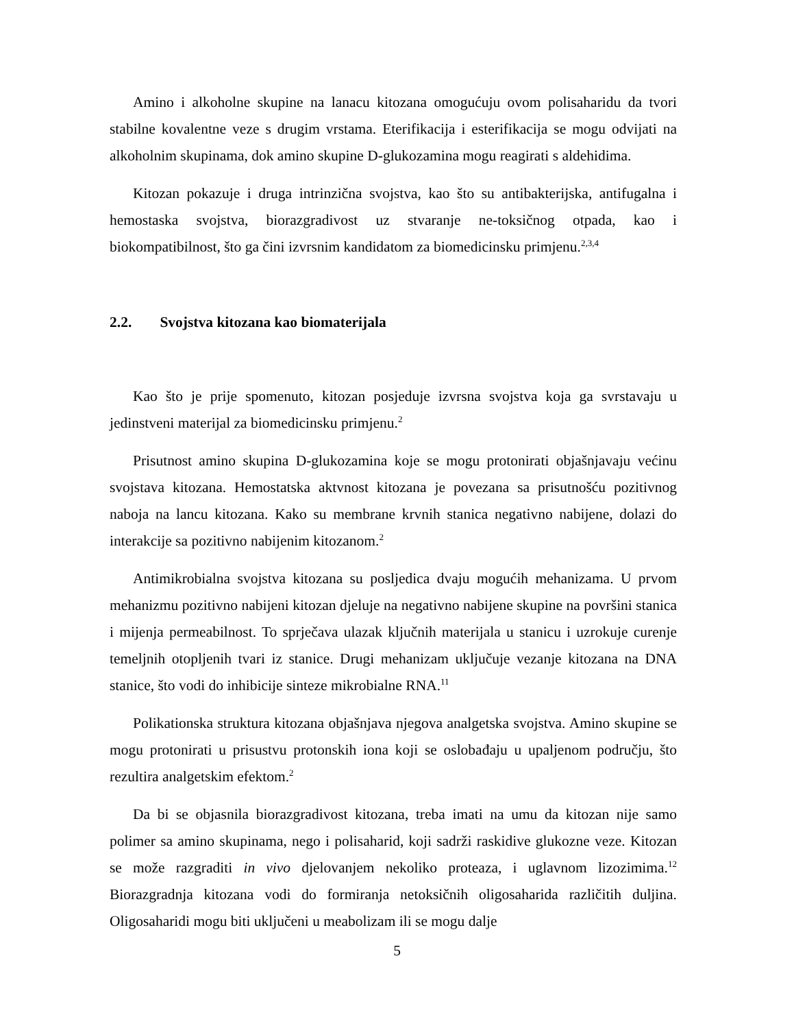Amino i alkoholne skupine na lanacu kitozana omogućuju ovom polisaharidu da tvori stabilne kovalentne veze s drugim vrstama. Eterifikacija i esterifikacija se mogu odvijati na alkoholnim skupinama, dok amino skupine D-glukozamina mogu reagirati s aldehidima.
Kitozan pokazuje i druga intrinzična svojstva, kao što su antibakterijska, antifugalna i hemostaska svojstva, biorazgradivost uz stvaranje ne-toksičnog otpada, kao i biokompatibilnost, što ga čini izvrsnim kandidatom za biomedicinsku primjenu.<sup>2,3,4</sup>
2.2. Svojstva kitozana kao biomaterijala
Kao što je prije spomenuto, kitozan posjeduje izvrsna svojstva koja ga svrstavaju u jedinstveni materijal za biomedicinsku primjenu.<sup>2</sup>
Prisutnost amino skupina D-glukozamina koje se mogu protonirati objašnjavaju većinu svojstava kitozana. Hemostatska aktvnost kitozana je povezana sa prisutnošću pozitivnog naboja na lancu kitozana. Kako su membrane krvnih stanica negativno nabijene, dolazi do interakcije sa pozitivno nabijenim kitozanom.<sup>2</sup>
Antimikrobialna svojstva kitozana su posljedica dvaju mogućih mehanizama. U prvom mehanizmu pozitivno nabijeni kitozan djeluje na negativno nabijene skupine na površini stanica i mijenja permeabilnost. To sprječava ulazak ključnih materijala u stanicu i uzrokuje curenje temeljnih otopljenih tvari iz stanice. Drugi mehanizam uključuje vezanje kitozana na DNA stanice, što vodi do inhibicije sinteze mikrobialne RNA.<sup>11</sup>
Polikationska struktura kitozana objašnjava njegova analgetska svojstva. Amino skupine se mogu protonirati u prisustvu protonskih iona koji se oslobađaju u upaljenom području, što rezultira analgetskim efektom.<sup>2</sup>
Da bi se objasnila biorazgradivost kitozana, treba imati na umu da kitozan nije samo polimer sa amino skupinama, nego i polisaharid, koji sadrži raskidive glukozne veze. Kitozan se može razgraditi in vivo djelovanjem nekoliko proteaza, i uglavnom lizozimima.<sup>12</sup> Biorazgradnja kitozana vodi do formiranja netoksičnih oligosaharida različitih duljina. Oligosaharidi mogu biti uključeni u meabolizam ili se mogu dalje
5